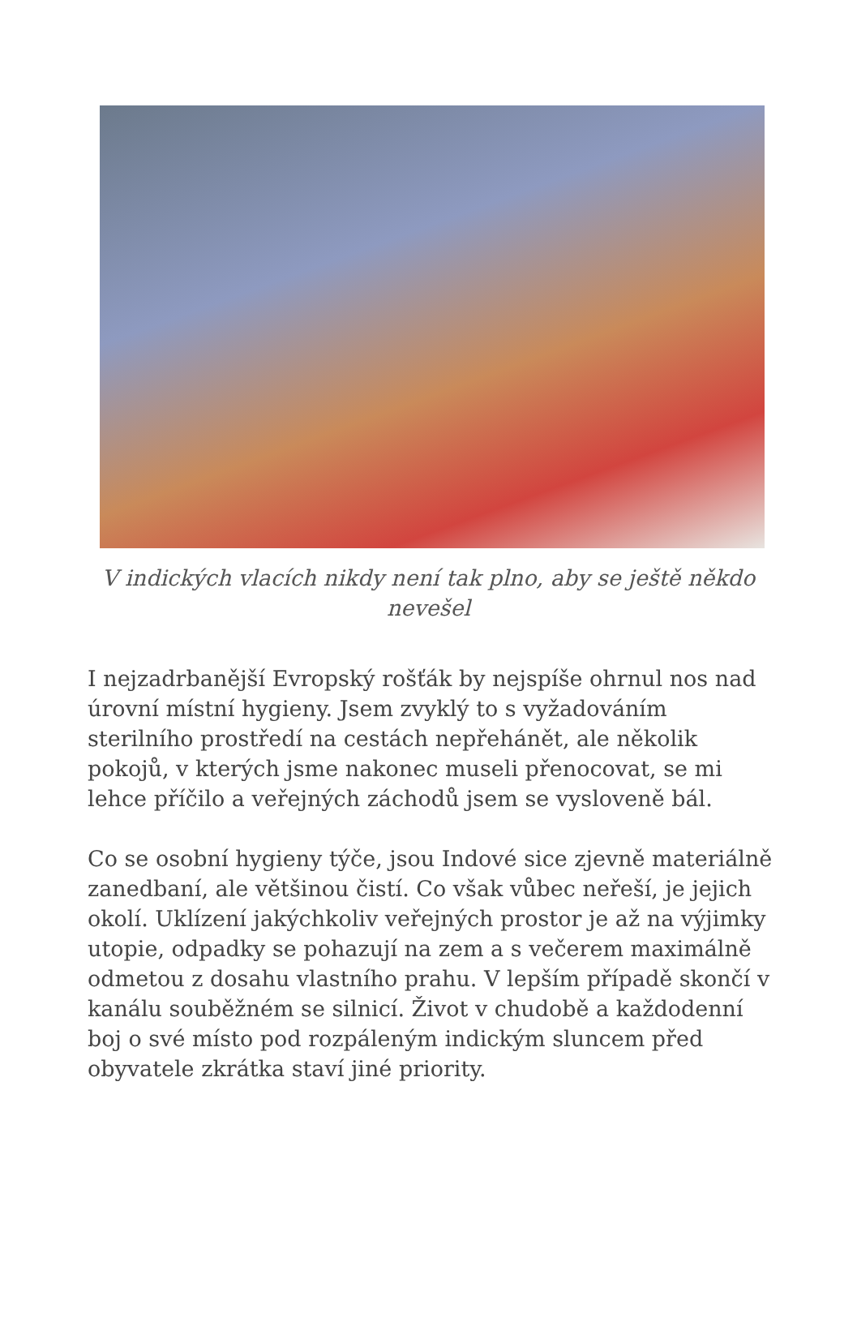V indických vlacích nikdy není tak plno, aby se ještě někdo nevešel
I nejzadrbanější Evropský rošťák by nejspíše ohrnul nos nad úrovní místní hygieny. Jsem zvyklý to s vyžadováním sterilního prostředí na cestách nepřehánět, ale několik pokojů, v kterých jsme nakonec museli přenocovat, se mi lehce příčilo a veřejných záchodů jsem se vysloveně bál.
Co se osobní hygieny týče, jsou Indové sice zjevně materiálně zanedbaní, ale většinou čistí. Co však vůbec neřeší, je jejich okolí. Uklízení jakýchkoliv veřejných prostor je až na výjimky utopie, odpadky se pohazují na zem a s večerem maximálně odmetou z dosahu vlastního prahu. V lepším případě skončí v kanálu souběžném se silnicí. Život v chudobě a každodenní boj o své místo pod rozpáleným indickým sluncem před obyvatele zkrátka staví jiné priority.